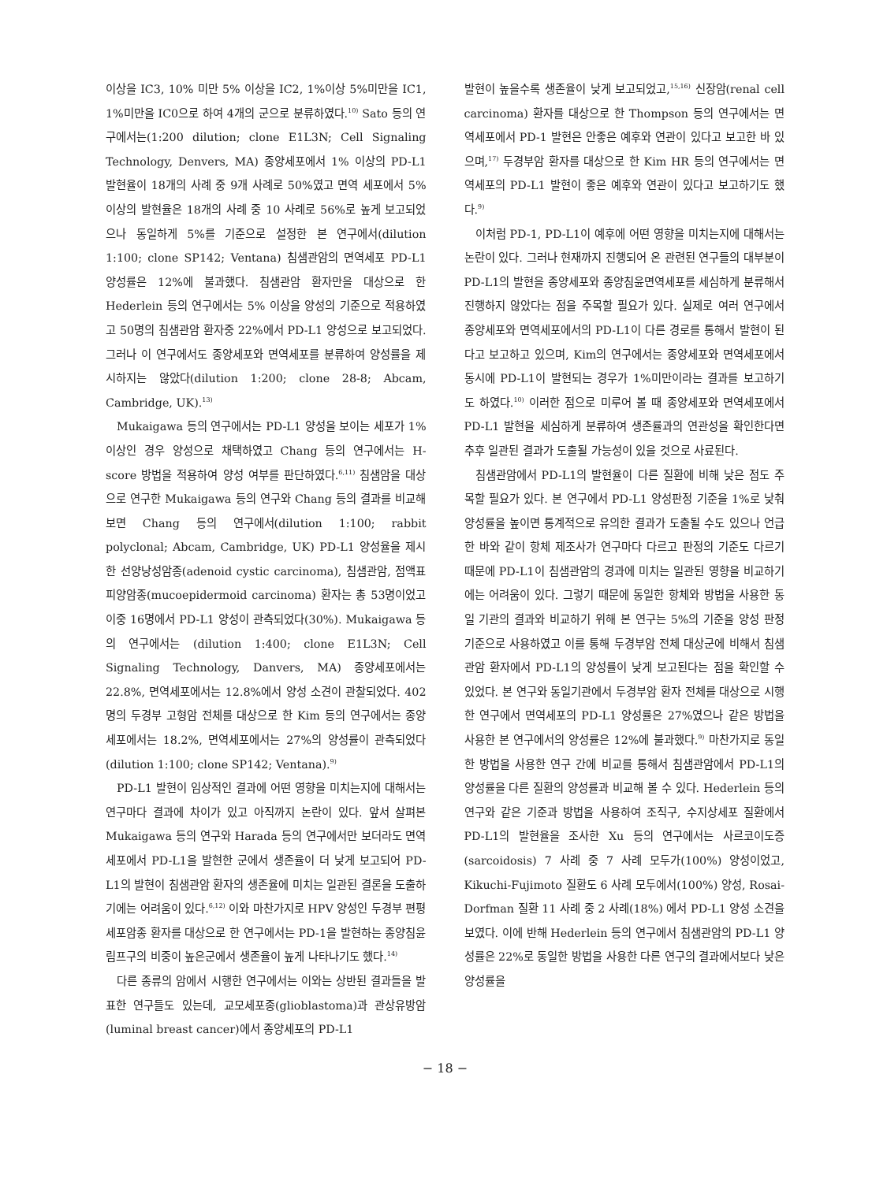이상을 IC3, 10% 미만 5% 이상을 IC2, 1%이상 5%미만을 IC1, 1%미만을 IC0으로 하여 4개의 군으로 분류하였다.<sup>10)</sup> Sato 등의 연구에서는(1:200 dilution; clone E1L3N; Cell Signaling Technology, Denvers, MA) 종양세포에서 1% 이상의 PD-L1 발현율이 18개의 사례 중 9개 사례로 50%였고 면역 세포에서 5% 이상의 발현율은 18개의 사례 중 10 사례로 56%로 높게 보고되었으나 동일하게 5%를 기준으로 설정한 본 연구에서(dilution 1:100; clone SP142; Ventana) 침샘관암의 면역세포 PD-L1 양성률은 12%에 불과했다. 침샘관암 환자만을 대상으로 한 Hederlein 등의 연구에서는 5% 이상을 양성의 기준으로 적용하였고 50명의 침샘관암 환자중 22%에서 PD-L1 양성으로 보고되었다. 그러나 이 연구에서도 종양세포와 면역세포를 분류하여 양성률을 제시하지는 않았다(dilution 1:200; clone 28-8; Abcam, Cambridge, UK).<sup>13)</sup>
Mukaigawa 등의 연구에서는 PD-L1 양성을 보이는 세포가 1% 이상인 경우 양성으로 채택하였고 Chang 등의 연구에서는 H-score 방법을 적용하여 양성 여부를 판단하였다.<sup>6,11)</sup> 침샘암을 대상으로 연구한 Mukaigawa 등의 연구와 Chang 등의 결과를 비교해 보면 Chang 등의 연구에서(dilution 1:100; rabbit polyclonal; Abcam, Cambridge, UK) PD-L1 양성율을 제시한 선양낭성암종(adenoid cystic carcinoma), 침샘관암, 점액표피양암종(mucoepidermoid carcinoma) 환자는 총 53명이었고 이중 16명에서 PD-L1 양성이 관측되었다(30%). Mukaigawa 등의 연구에서는 (dilution 1:400; clone E1L3N; Cell Signaling Technology, Danvers, MA) 종양세포에서는 22.8%, 면역세포에서는 12.8%에서 양성 소견이 관찰되었다. 402명의 두경부 고형암 전체를 대상으로 한 Kim 등의 연구에서는 종양세포에서는 18.2%, 면역세포에서는 27%의 양성률이 관측되었다(dilution 1:100; clone SP142; Ventana).<sup>9)</sup>
PD-L1 발현이 임상적인 결과에 어떤 영향을 미치는지에 대해서는 연구마다 결과에 차이가 있고 아직까지 논란이 있다. 앞서 살펴본 Mukaigawa 등의 연구와 Harada 등의 연구에서만 보더라도 면역세포에서 PD-L1을 발현한 군에서 생존율이 더 낮게 보고되어 PD-L1의 발현이 침샘관암 환자의 생존율에 미치는 일관된 결론을 도출하기에는 어려움이 있다.<sup>6,12)</sup> 이와 마찬가지로 HPV 양성인 두경부 편평세포암종 환자를 대상으로 한 연구에서는 PD-1을 발현하는 종양침윤림프구의 비중이 높은군에서 생존율이 높게 나타나기도 했다.<sup>14)</sup>
다른 종류의 암에서 시행한 연구에서는 이와는 상반된 결과들을 발표한 연구들도 있는데, 교모세포종(glioblastoma)과 관상유방암(luminal breast cancer)에서 종양세포의 PD-L1
발현이 높을수록 생존율이 낮게 보고되었고,<sup>15,16)</sup> 신장암(renal cell carcinoma) 환자를 대상으로 한 Thompson 등의 연구에서는 면역세포에서 PD-1 발현은 안좋은 예후와 연관이 있다고 보고한 바 있으며,<sup>17)</sup> 두경부암 환자를 대상으로 한 Kim HR 등의 연구에서는 면역세포의 PD-L1 발현이 좋은 예후와 연관이 있다고 보고하기도 했다.<sup>9)</sup>
이처럼 PD-1, PD-L1이 예후에 어떤 영향을 미치는지에 대해서는 논란이 있다. 그러나 현재까지 진행되어 온 관련된 연구들의 대부분이 PD-L1의 발현을 종양세포와 종양침윤면역세포를 세심하게 분류해서 진행하지 않았다는 점을 주목할 필요가 있다. 실제로 여러 연구에서 종양세포와 면역세포에서의 PD-L1이 다른 경로를 통해서 발현이 된다고 보고하고 있으며, Kim의 연구에서는 종양세포와 면역세포에서 동시에 PD-L1이 발현되는 경우가 1%미만이라는 결과를 보고하기도 하였다.<sup>10)</sup> 이러한 점으로 미루어 볼 때 종양세포와 면역세포에서 PD-L1 발현을 세심하게 분류하여 생존률과의 연관성을 확인한다면 추후 일관된 결과가 도출될 가능성이 있을 것으로 사료된다.
침샘관암에서 PD-L1의 발현율이 다른 질환에 비해 낮은 점도 주목할 필요가 있다. 본 연구에서 PD-L1 양성판정 기준을 1%로 낮춰 양성률을 높이면 통계적으로 유의한 결과가 도출될 수도 있으나 언급한 바와 같이 항체 제조사가 연구마다 다르고 판정의 기준도 다르기 때문에 PD-L1이 침샘관암의 경과에 미치는 일관된 영향을 비교하기에는 어려움이 있다. 그렇기 때문에 동일한 항체와 방법을 사용한 동일 기관의 결과와 비교하기 위해 본 연구는 5%의 기준을 양성 판정 기준으로 사용하였고 이를 통해 두경부암 전체 대상군에 비해서 침샘관암 환자에서 PD-L1의 양성률이 낮게 보고된다는 점을 확인할 수 있었다. 본 연구와 동일기관에서 두경부암 환자 전체를 대상으로 시행한 연구에서 면역세포의 PD-L1 양성률은 27%였으나 같은 방법을 사용한 본 연구에서의 양성률은 12%에 불과했다.<sup>9)</sup> 마찬가지로 동일한 방법을 사용한 연구 간에 비교를 통해서 침샘관암에서 PD-L1의 양성률을 다른 질환의 양성률과 비교해 볼 수 있다. Hederlein 등의 연구와 같은 기준과 방법을 사용하여 조직구, 수지상세포 질환에서 PD-L1의 발현율을 조사한 Xu 등의 연구에서는 사르코이도증(sarcoidosis) 7 사례 중 7 사례 모두가(100%) 양성이었고, Kikuchi-Fujimoto 질환도 6 사례 모두에서(100%) 양성, Rosai-Dorfman 질환 11 사례 중 2 사례(18%) 에서 PD-L1 양성 소견을 보였다. 이에 반해 Hederlein 등의 연구에서 침샘관암의 PD-L1 양성률은 22%로 동일한 방법을 사용한 다른 연구의 결과에서보다 낮은 양성률을
− 18 −